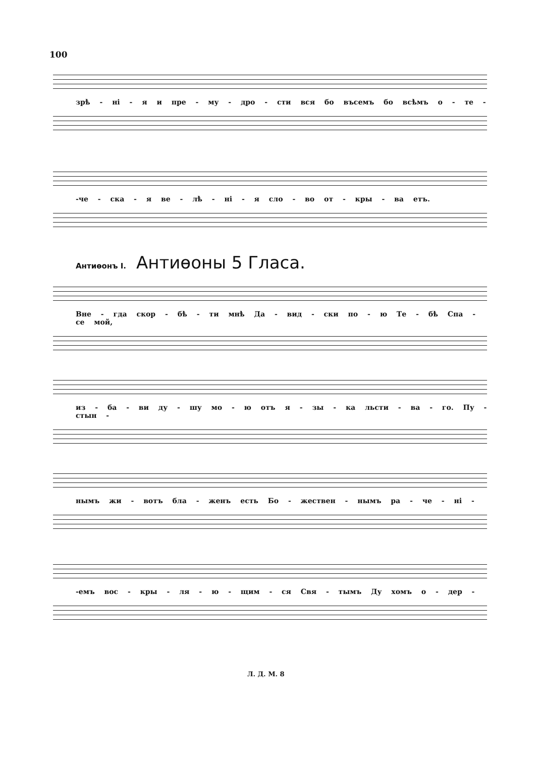100
зрѣ - ні - я и пре - му - дро - сти вся бо въсемъ бо всѣмъ о - те -
-че - ска - я ве - лѣ - ні - я сло - во от - кры - ва етъ.
Антиѳонъ I. Антиѳоны 5 Гласа.
Вне - гда скор - бѣ - ти мнѣ Да - вид - ски по - ю Те - бѣ Спа - се мой,
из - ба - ви ду - шу мо - ю отъ я - зы - ка льсти - ва - го. Пу - стын -
нымъ жи - вотъ бла - женъ есть Бо - жествен - нымъ ра - че - ні -
-емъ вос - кры - ля - ю - щим - ся Свя - тымъ Ду хомъ о - дер -
Л. Д. М. 8